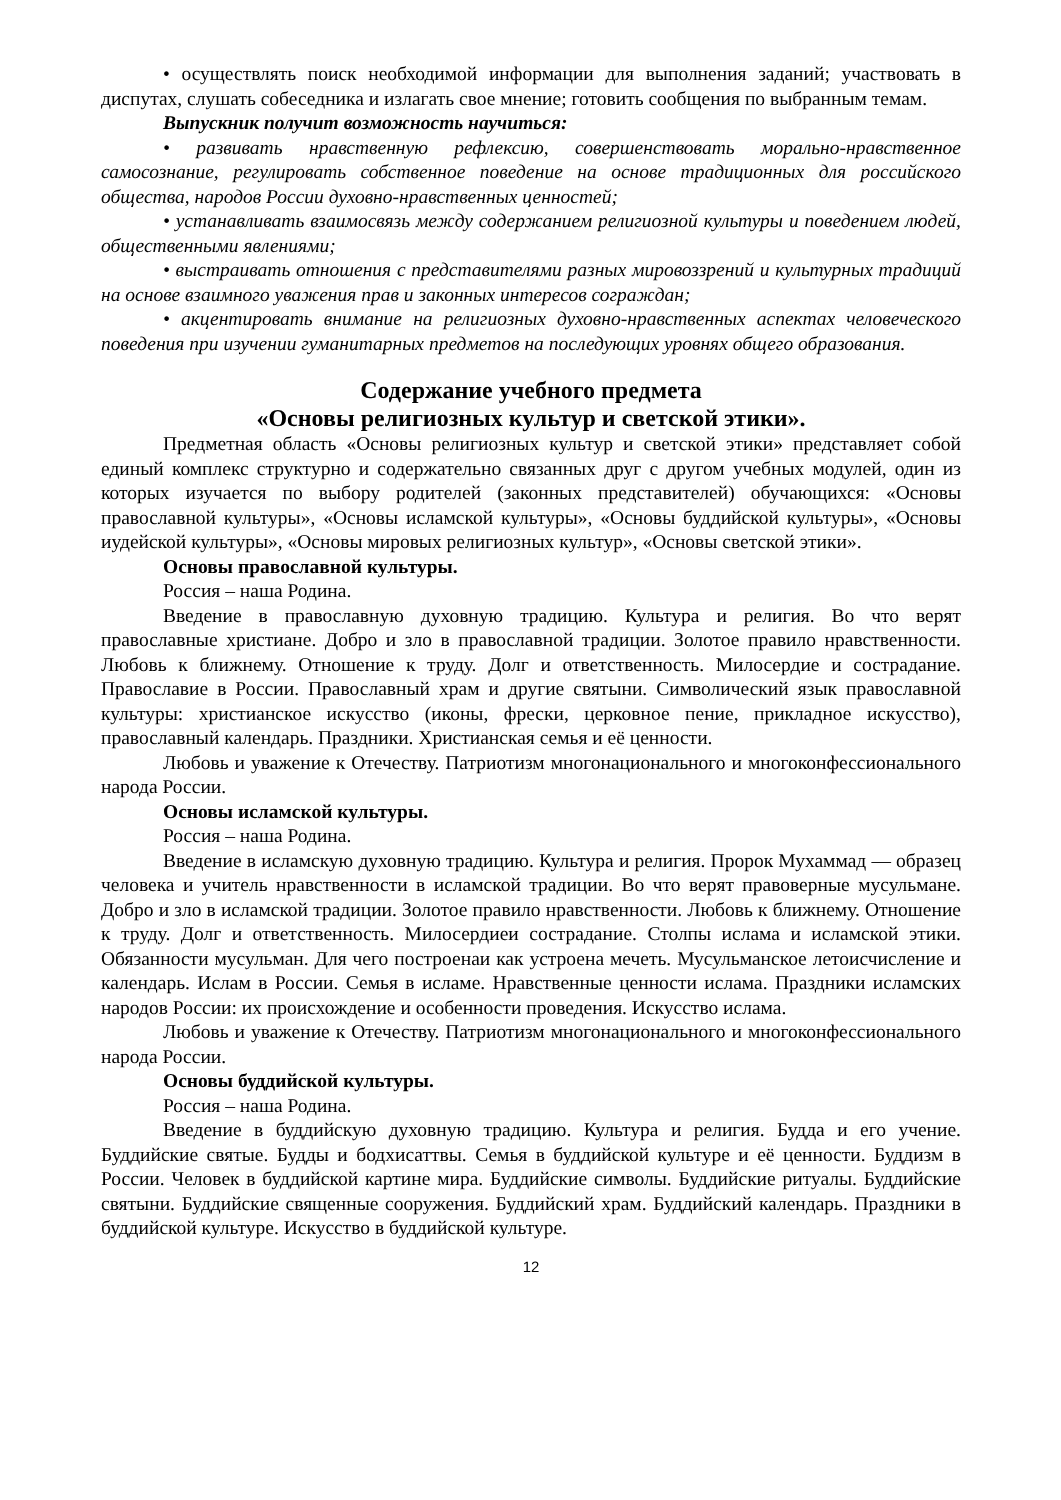• осуществлять поиск необходимой информации для выполнения заданий; участвовать в диспутах, слушать собеседника и излагать свое мнение; готовить сообщения по выбранным темам.
Выпускник получит возможность научиться:
• развивать нравственную рефлексию, совершенствовать морально-нравственное самосознание, регулировать собственное поведение на основе традиционных для российского общества, народов России духовно-нравственных ценностей;
• устанавливать взаимосвязь между содержанием религиозной культуры и поведением людей, общественными явлениями;
• выстраивать отношения с представителями разных мировоззрений и культурных традиций на основе взаимного уважения прав и законных интересов сограждан;
• акцентировать внимание на религиозных духовно-нравственных аспектах человеческого поведения при изучении гуманитарных предметов на последующих уровнях общего образования.
Содержание учебного предмета
«Основы религиозных культур и светской этики».
Предметная область «Основы религиозных культур и светской этики» представляет собой единый комплекс структурно и содержательно связанных друг с другом учебных модулей, один из которых изучается по выбору родителей (законных представителей) обучающихся: «Основы православной культуры», «Основы исламской культуры», «Основы буддийской культуры», «Основы иудейской культуры», «Основы мировых религиозных культур», «Основы светской этики».
Основы православной культуры.
Россия – наша Родина.
Введение в православную духовную традицию. Культура и религия. Во что верят православные христиане. Добро и зло в православной традиции. Золотое правило нравственности. Любовь к ближнему. Отношение к труду. Долг и ответственность. Милосердие и сострадание. Православие в России. Православный храм и другие святыни. Символический язык православной культуры: христианское искусство (иконы, фрески, церковное пение, прикладное искусство), православный календарь. Праздники. Христианская семья и её ценности.
Любовь и уважение к Отечеству. Патриотизм многонационального и многоконфессионального народа России.
Основы исламской культуры.
Россия – наша Родина.
Введение в исламскую духовную традицию. Культура и религия. Пророк Мухаммад — образец человека и учитель нравственности в исламской традиции. Во что верят правоверные мусульмане. Добро и зло в исламской традиции. Золотое правило нравственности. Любовь к ближнему. Отношение к труду. Долг и ответственность. Милосердиеи сострадание. Столпы ислама и исламской этики. Обязанности мусульман. Для чего построенаи как устроена мечеть. Мусульманское летоисчисление и календарь. Ислам в России. Семья в исламе. Нравственные ценности ислама. Праздники исламских народов России: их происхождение и особенности проведения. Искусство ислама.
Любовь и уважение к Отечеству. Патриотизм многонационального и многоконфессионального народа России.
Основы буддийской культуры.
Россия – наша Родина.
Введение в буддийскую духовную традицию. Культура и религия. Будда и его учение. Буддийские святые. Будды и бодхисаттвы. Семья в буддийской культуре и её ценности. Буддизм в России. Человек в буддийской картине мира. Буддийские символы. Буддийские ритуалы. Буддийские святыни. Буддийские священные сооружения. Буддийский храм. Буддийский календарь. Праздники в буддийской культуре. Искусство в буддийской культуре.
12